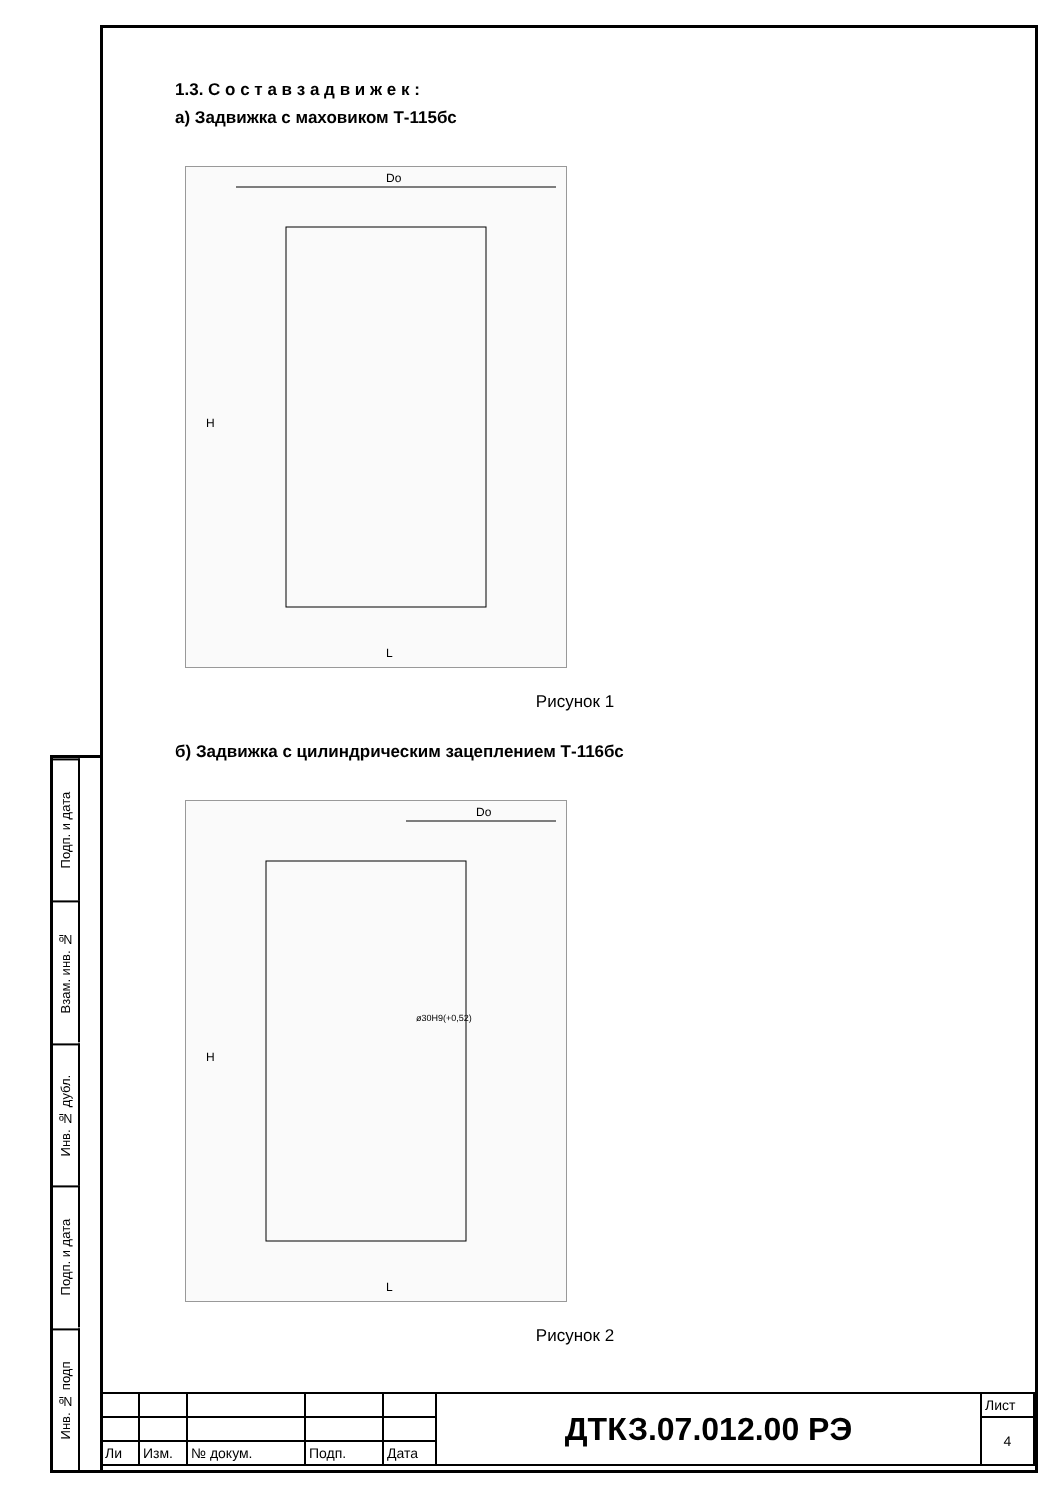Подп. и дата
Взам. инв. №
Инв. № дубл.
Подп. и дата
Инв. № подп
1.3. С о с т а в з а д в и ж е к :
а) Задвижка с маховиком Т-115бс
Do
H
L
Рисунок 1
б) Задвижка с цилиндрическим зацеплением Т-116бс
Do
H
L
ø30H9(+0,52)
Рисунок 2
| | | | | | ДТКЗ.07.012.00 РЭ | Лист |
| | | | | | | 4 |
| Ли | Изм. | № докум. | Подп. | Дата | | |